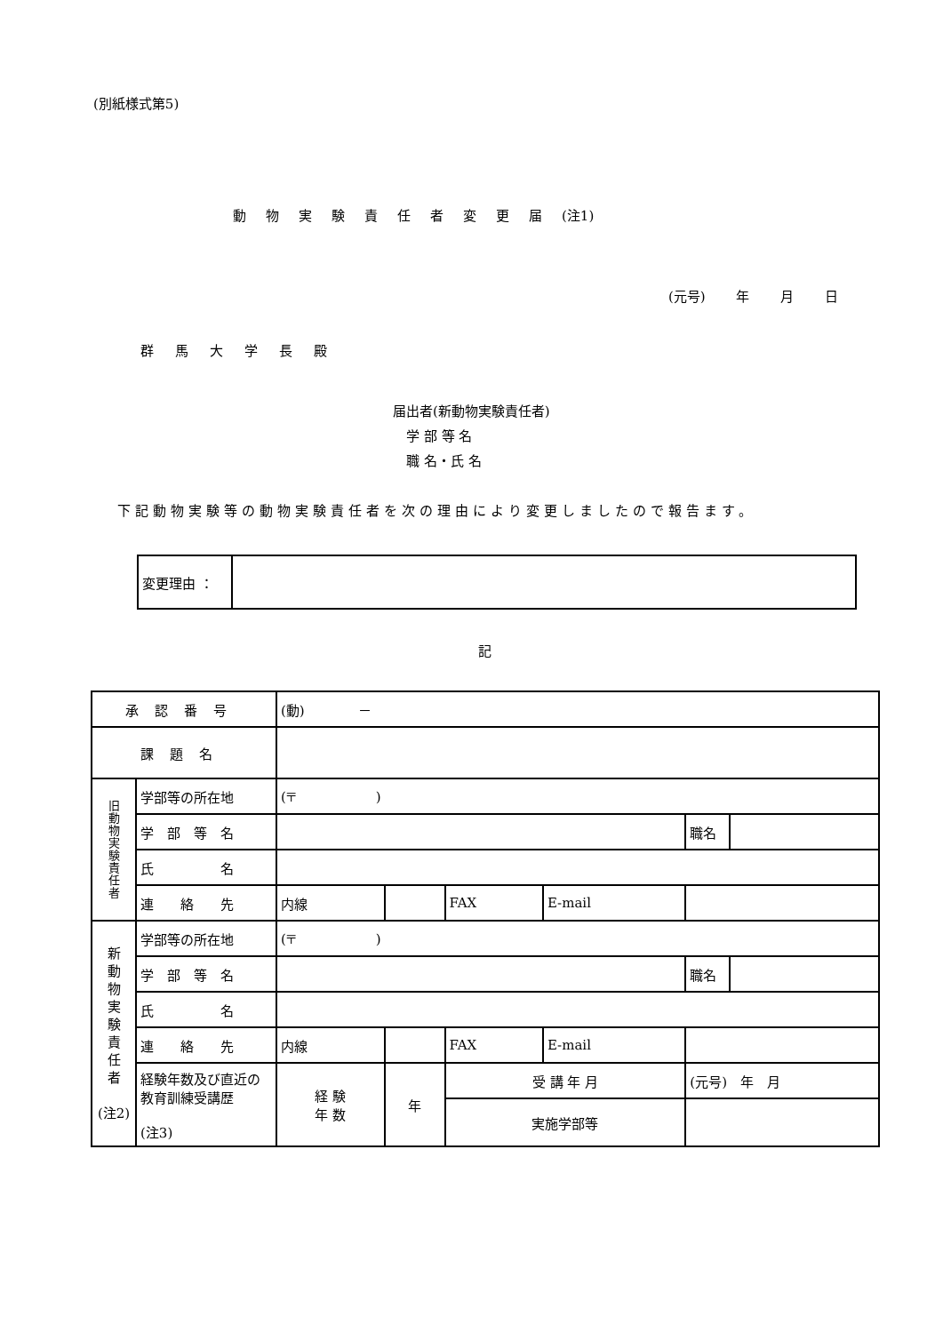(別紙様式第5)
動物実験責任者変更届(注1)
(元号) 年 月 日
群馬大学長殿
届出者(新動物実験責任者)
　学 部 等 名
　職 名・氏 名
下記動物実験等の動物実験責任者を次の理由により変更しましたので報告ます。
| 変更理由 ： | |
記
| 承認番号 | | (動) － | | | | | |
| 課題名 | | | | | | | |
| 旧 動 物 実 験 責 任 者 | 学部等の所在地 | (〒 ) | | | | | |
| | 学 部 等 名 | | | | | 職名 | |
| | 氏 名 | | | | | | |
| | 連 絡 先 | 内線 | | FAX | E-mail | | |
| 新 動 物 実 験 責 任 者 (注2) | 学部等の所在地 | (〒 ) | | | | | |
| | 学 部 等 名 | | | | | 職名 | |
| | 氏 名 | | | | | | |
| | 連 絡 先 | 内線 | | FAX | E-mail | | |
| | 経験年数及び直近の教育訓練受講歴 (注3) | 経 験 年 数 | 年 | 受 講 年 月 | | (元号) 年 月 | |
| | | | | 実施学部等 | | | |